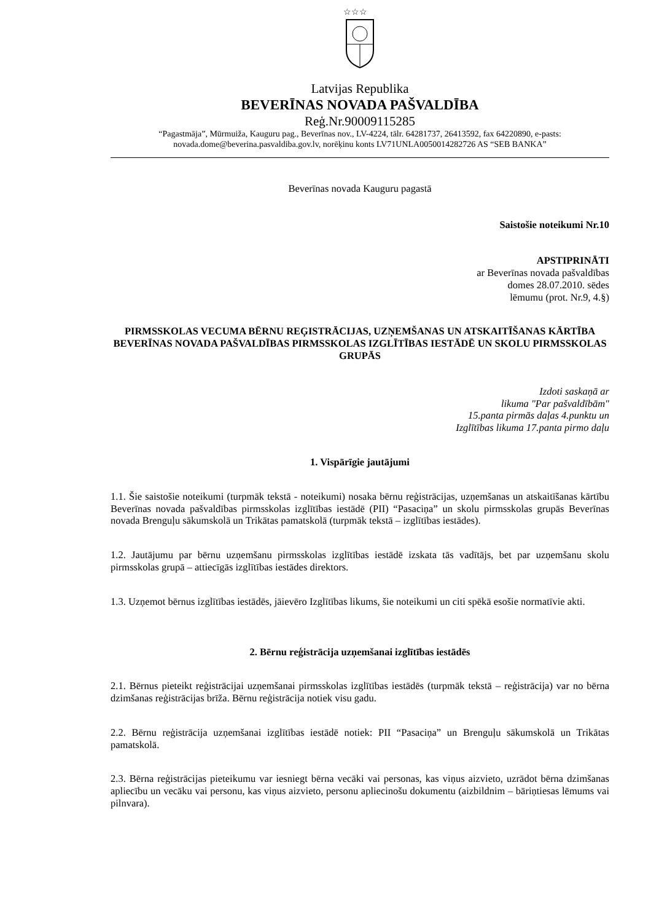☆☆☆
Latvijas Republika
BEVERĪNAS NOVADA PAŠVALDĪBA
Reģ.Nr.90009115285
“Pagastmāja”, Mūrmuiža, Kauguru pag., Beverīnas nov., LV-4224, tālr. 64281737, 26413592, fax 64220890, e-pasts: novada.dome@beverina.pasvaldiba.gov.lv, norēķinu konts LV71UNLA0050014282726 AS “SEB BANKA”
Beverīnas novada Kauguru pagastā
Saistošie noteikumi Nr.10
APSTIPRINĀTI
ar Beverīnas novada pašvaldības
domes 28.07.2010. sēdes
lēmumu (prot. Nr.9, 4.§)
PIRMSSKOLAS VECUMA BĒRNU REĢISTRĀCIJAS, UZŅEMŠANAS UN ATSKAITĪŠANAS KĀRTĪBA BEVERĪNAS NOVADA PAŠVALDĪBAS PIRMSSKOLAS IZGLĪTĪBAS IESTĀDĒ UN SKOLU PIRMSSKOLAS GRUPĀS
Izdoti saskaņā ar
likuma "Par pašvaldībām"
15.panta pirmās daļas 4.punktu un
Izglītības likuma 17.panta pirmo daļu
1. Vispārīgie jautājumi
1.1. Šie saistošie noteikumi (turpmāk tekstā - noteikumi) nosaka bērnu reģistrācijas, uzņemšanas un atskaitīšanas kārtību Beverīnas novada pašvaldības pirmsskolas izglītības iestādē (PII) “Pasaciņa” un skolu pirmsskolas grupās Beverīnas novada Brenguļu sākumskolā un Trikātas pamatskolā (turpmāk tekstā – izglītības iestādes).
1.2. Jautājumu par bērnu uzņemšanu pirmsskolas izglītības iestādē izskata tās vadītājs, bet par uzņemšanu skolu pirmsskolas grupā – attiecīgās izglītības iestādes direktors.
1.3. Uzņemot bērnus izglītības iestādēs, jāievēro Izglītības likums, šie noteikumi un citi spēkā esošie normatīvie akti.
2. Bērnu reģistrācija uzņemšanai izglītības iestādēs
2.1. Bērnus pieteikt reģistrācijai uzņemšanai pirmsskolas izglītības iestādēs (turpmāk tekstā – reģistrācija) var no bērna dzimšanas reģistrācijas brīža. Bērnu reģistrācija notiek visu gadu.
2.2. Bērnu reģistrācija uzņemšanai izglītības iestādē notiek: PII “Pasaciņa” un Brenguļu sākumskolā un Trikātas pamatskolā.
2.3. Bērna reģistrācijas pieteikumu var iesniegt bērna vecāki vai personas, kas viņus aizvieto, uzrādot bērna dzimšanas apliecību un vecāku vai personu, kas viņus aizvieto, personu apliecinošu dokumentu (aizbildnim – bāriņtiesas lēmums vai pilnvara).